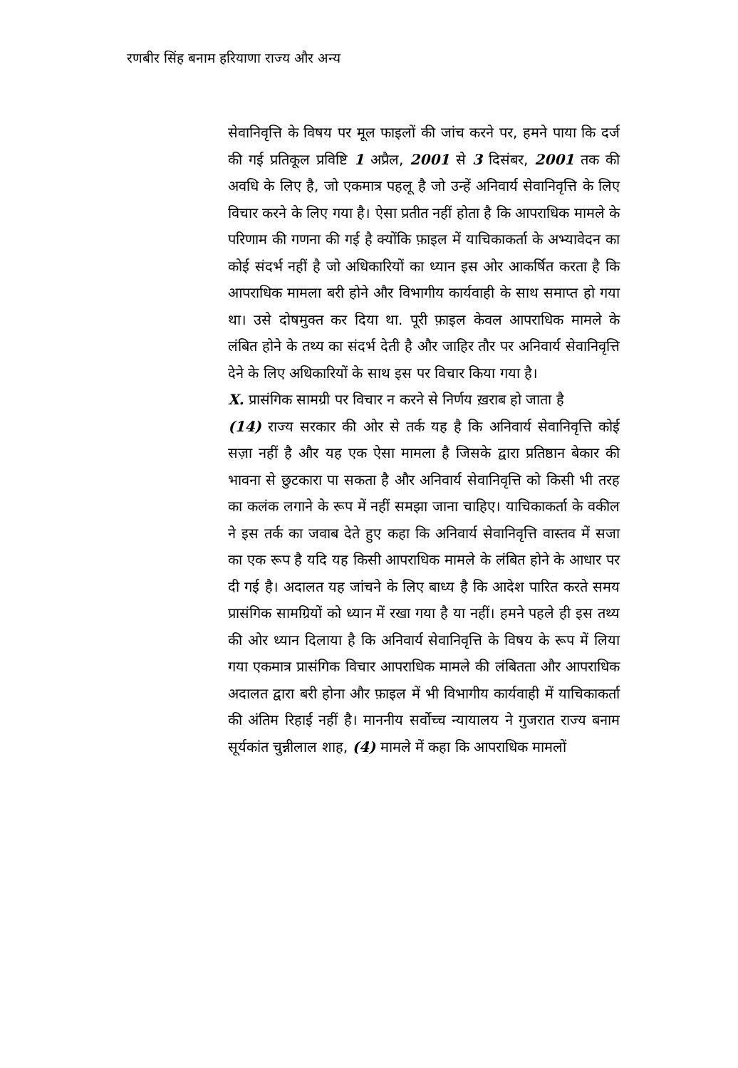रणबीर सिंह बनाम हरियाणा राज्य और अन्य
सेवानिवृत्ति के विषय पर मूल फाइलों की जांच करने पर, हमने पाया कि दर्ज की गई प्रतिकूल प्रविष्टि 1 अप्रैल, 2001 से 3 दिसंबर, 2001 तक की अवधि के लिए है, जो एकमात्र पहलू है जो उन्हें अनिवार्य सेवानिवृत्ति के लिए विचार करने के लिए गया है। ऐसा प्रतीत नहीं होता है कि आपराधिक मामले के परिणाम की गणना की गई है क्योंकि फ़ाइल में याचिकाकर्ता के अभ्यावेदन का कोई संदर्भ नहीं है जो अधिकारियों का ध्यान इस ओर आकर्षित करता है कि आपराधिक मामला बरी होने और विभागीय कार्यवाही के साथ समाप्त हो गया था। उसे दोषमुक्त कर दिया था. पूरी फ़ाइल केवल आपराधिक मामले के लंबित होने के तथ्य का संदर्भ देती है और जाहिर तौर पर अनिवार्य सेवानिवृत्ति देने के लिए अधिकारियों के साथ इस पर विचार किया गया है।
X. प्रासंगिक सामग्री पर विचार न करने से निर्णय ख़राब हो जाता है
(14) राज्य सरकार की ओर से तर्क यह है कि अनिवार्य सेवानिवृत्ति कोई सज़ा नहीं है और यह एक ऐसा मामला है जिसके द्वारा प्रतिष्ठान बेकार की भावना से छुटकारा पा सकता है और अनिवार्य सेवानिवृत्ति को किसी भी तरह का कलंक लगाने के रूप में नहीं समझा जाना चाहिए। याचिकाकर्ता के वकील ने इस तर्क का जवाब देते हुए कहा कि अनिवार्य सेवानिवृत्ति वास्तव में सजा का एक रूप है यदि यह किसी आपराधिक मामले के लंबित होने के आधार पर दी गई है। अदालत यह जांचने के लिए बाध्य है कि आदेश पारित करते समय प्रासंगिक सामग्रियों को ध्यान में रखा गया है या नहीं। हमने पहले ही इस तथ्य की ओर ध्यान दिलाया है कि अनिवार्य सेवानिवृत्ति के विषय के रूप में लिया गया एकमात्र प्रासंगिक विचार आपराधिक मामले की लंबितता और आपराधिक अदालत द्वारा बरी होना और फ़ाइल में भी विभागीय कार्यवाही में याचिकाकर्ता की अंतिम रिहाई नहीं है। माननीय सर्वोच्च न्यायालय ने गुजरात राज्य बनाम सूर्यकांत चुन्नीलाल शाह, (4) मामले में कहा कि आपराधिक मामलों